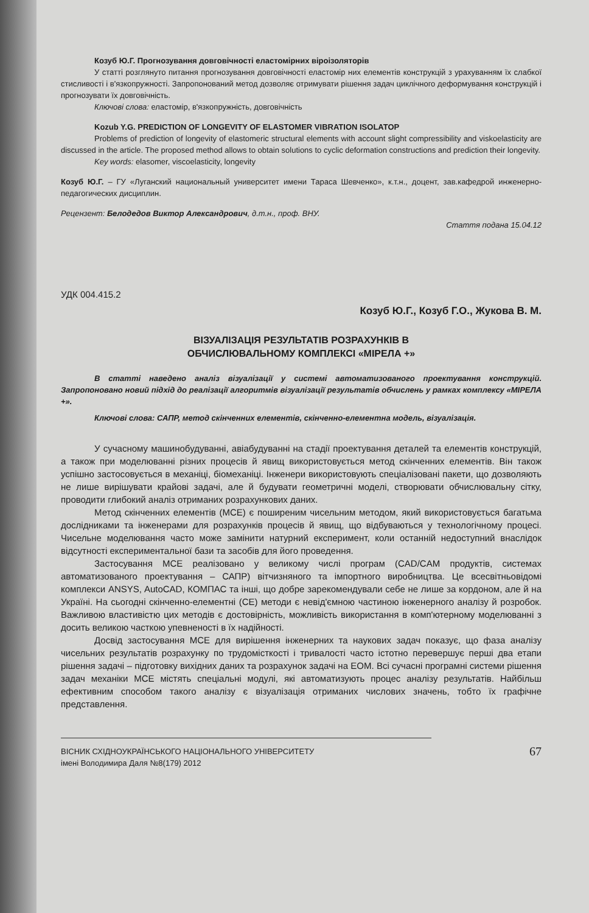Козуб Ю.Г. Прогнозування довговічності еластомірних віроізоляторів
У статті розглянуто питання прогнозування довговічності еластомір них елементів конструкцій з урахуванням їх слабкої стисливості і в'язкопружності. Запропонований метод дозволяє отримувати рішення задач циклічного деформування конструкцій і прогнозувати їх довговічність.
Ключові слова: еластомір, в'язкопружність, довговічність
Kozub Y.G. PREDICTION OF LONGEVITY OF ELASTOMER VIBRATION ISOLATOP
Problems of prediction of longevity of elastomeric structural elements with account slight compressibility and viskoelasticity are discussed in the article. The proposed method allows to obtain solutions to cyclic deformation constructions and prediction their longevity.
Key words: elasomer, viscoelasticity, longevity
Козуб Ю.Г. – ГУ «Луганский национальный университет имени Тараса Шевченко», к.т.н., доцент, зав.кафедрой инженерно-педагогических дисциплин.
Рецензент: Белодедов Виктор Александрович, д.т.н., проф. ВНУ.
Стаття подана 15.04.12
УДК 004.415.2
Козуб Ю.Г., Козуб Г.О., Жукова В. М.
ВІЗУАЛІЗАЦІЯ РЕЗУЛЬТАТІВ РОЗРАХУНКІВ В
ОБЧИСЛЮВАЛЬНОМУ КОМПЛЕКСІ «МІРЕЛА +»
В статті наведено аналіз візуалізації у системі автоматизованого проектування конструкцій. Запропоновано новий підхід до реалізації алгоритмів візуалізації результатів обчислень у рамках комплексу «МІРЕЛА +».
Ключові слова: САПР, метод скінченних елементів, скінченно-елементна модель, візуалізація.
У сучасному машинобудуванні, авіабудуванні на стадії проектування деталей та елементів конструкцій, а також при моделюванні різних процесів й явищ використовується метод скінченних елементів. Він також успішно застосовується в механіці, біомеханіці. Інженери використовують спеціалізовані пакети, що дозволяють не лише вирішувати крайові задачі, але й будувати геометричні моделі, створювати обчислювальну сітку, проводити глибокий аналіз отриманих розрахункових даних.
Метод скінченних елементів (МСЕ) є поширеним чисельним методом, який використовується багатьма дослідниками та інженерами для розрахунків процесів й явищ, що відбуваються у технологічному процесі. Чисельне моделювання часто може замінити натурний експеримент, коли останній недоступний внаслідок відсутності експериментальної бази та засобів для його проведення.
Застосування МСЕ реалізовано у великому числі програм (CAD/CAM продуктів, системах автоматизованого проектування – САПР) вітчизняного та імпортного виробництва. Це всесвітньовідомі комплекси ANSYS, AutoCAD, КОМПАС та інші, що добре зарекомендували себе не лише за кордоном, але й на Україні. На сьогодні скінченно-елементні (СЕ) методи є невід'ємною частиною інженерного аналізу й розробок. Важливою властивістю цих методів є достовірність, можливість використання в комп'ютерному моделюванні з досить великою часткою упевненості в їх надійності.
Досвід застосування МСЕ для вирішення інженерних та наукових задач показує, що фаза аналізу чисельних результатів розрахунку по трудомісткості і тривалості часто істотно перевершує перші два етапи рішення задачі – підготовку вихідних даних та розрахунок задачі на ЕОМ. Всі сучасні програмні системи рішення задач механіки МСЕ містять спеціальні модулі, які автоматизують процес аналізу результатів. Найбільш ефективним способом такого аналізу є візуалізація отриманих числових значень, тобто їх графічне представлення.
ВІСНИК СХІДНОУКРАЇНСЬКОГО НАЦІОНАЛЬНОГО УНІВЕРСИТЕТУ
імені Володимира Даля №8(179) 2012
67